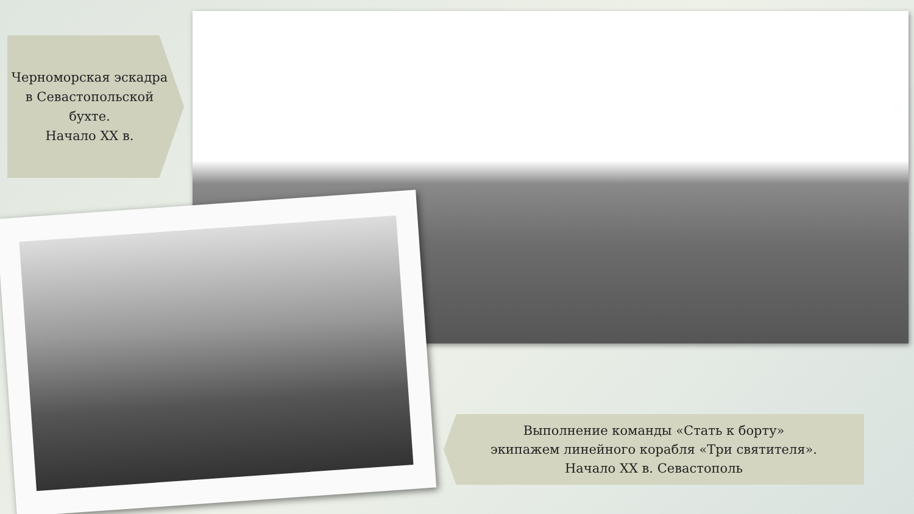Черноморская эскадра в Севастопольской бухте.
Начало XX в.
Выполнение команды «Стать к борту»
экипажем линейного корабля «Три святителя».
Начало XX в. Севастополь